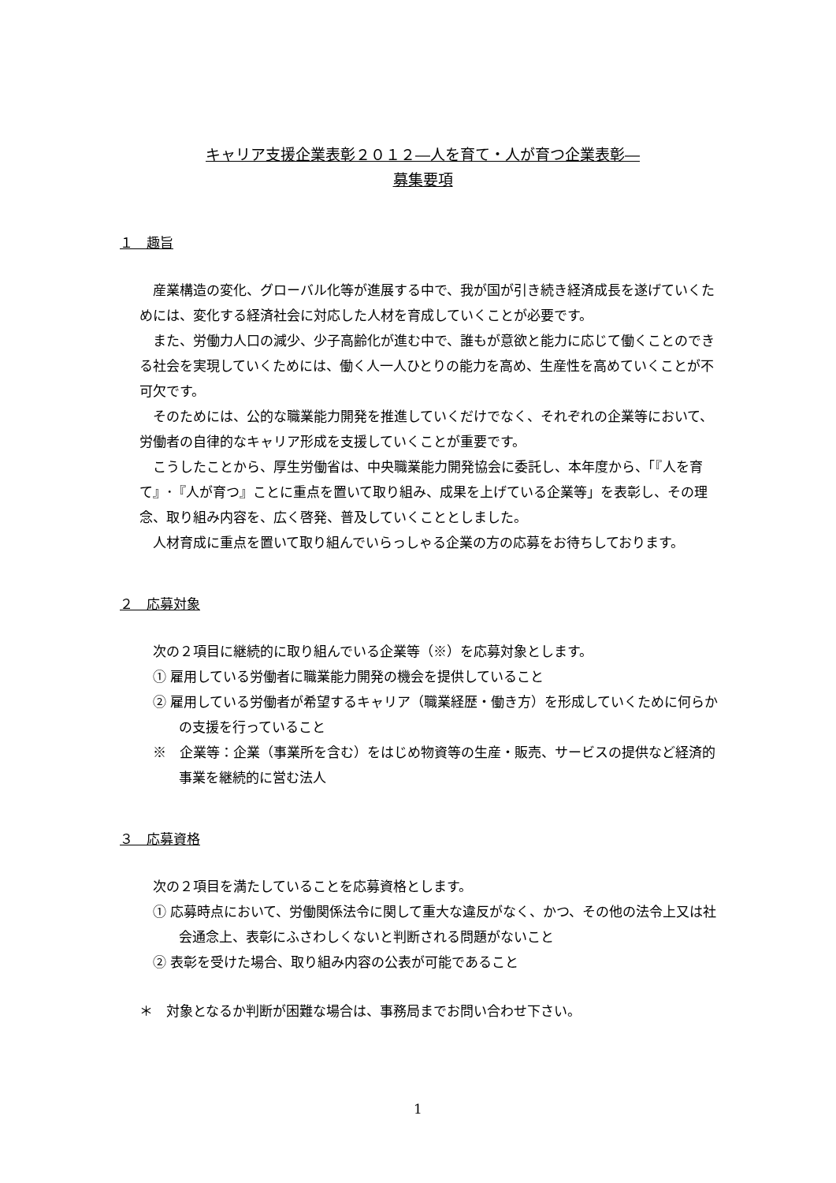キャリア支援企業表彰２０１２―人を育て・人が育つ企業表彰―
募集要項
１　趣旨
　産業構造の変化、グローバル化等が進展する中で、我が国が引き続き経済成長を遂げていくためには、変化する経済社会に対応した人材を育成していくことが必要です。
　また、労働力人口の減少、少子高齢化が進む中で、誰もが意欲と能力に応じて働くことのできる社会を実現していくためには、働く人一人ひとりの能力を高め、生産性を高めていくことが不可欠です。
　そのためには、公的な職業能力開発を推進していくだけでなく、それぞれの企業等において、労働者の自律的なキャリア形成を支援していくことが重要です。
　こうしたことから、厚生労働省は、中央職業能力開発協会に委託し、本年度から、「『人を育て』･『人が育つ』ことに重点を置いて取り組み、成果を上げている企業等」を表彰し、その理念、取り組み内容を、広く啓発、普及していくこととしました。
　人材育成に重点を置いて取り組んでいらっしゃる企業の方の応募をお待ちしております。
２　応募対象
　次の２項目に継続的に取り組んでいる企業等（※）を応募対象とします。
① 雇用している労働者に職業能力開発の機会を提供していること
② 雇用している労働者が希望するキャリア（職業経歴・働き方）を形成していくために何らかの支援を行っていること
※　企業等：企業（事業所を含む）をはじめ物資等の生産・販売、サービスの提供など経済的事業を継続的に営む法人
３　応募資格
　次の２項目を満たしていることを応募資格とします。
① 応募時点において、労働関係法令に関して重大な違反がなく、かつ、その他の法令上又は社会通念上、表彰にふさわしくないと判断される問題がないこと
② 表彰を受けた場合、取り組み内容の公表が可能であること
＊　対象となるか判断が困難な場合は、事務局までお問い合わせ下さい。
1